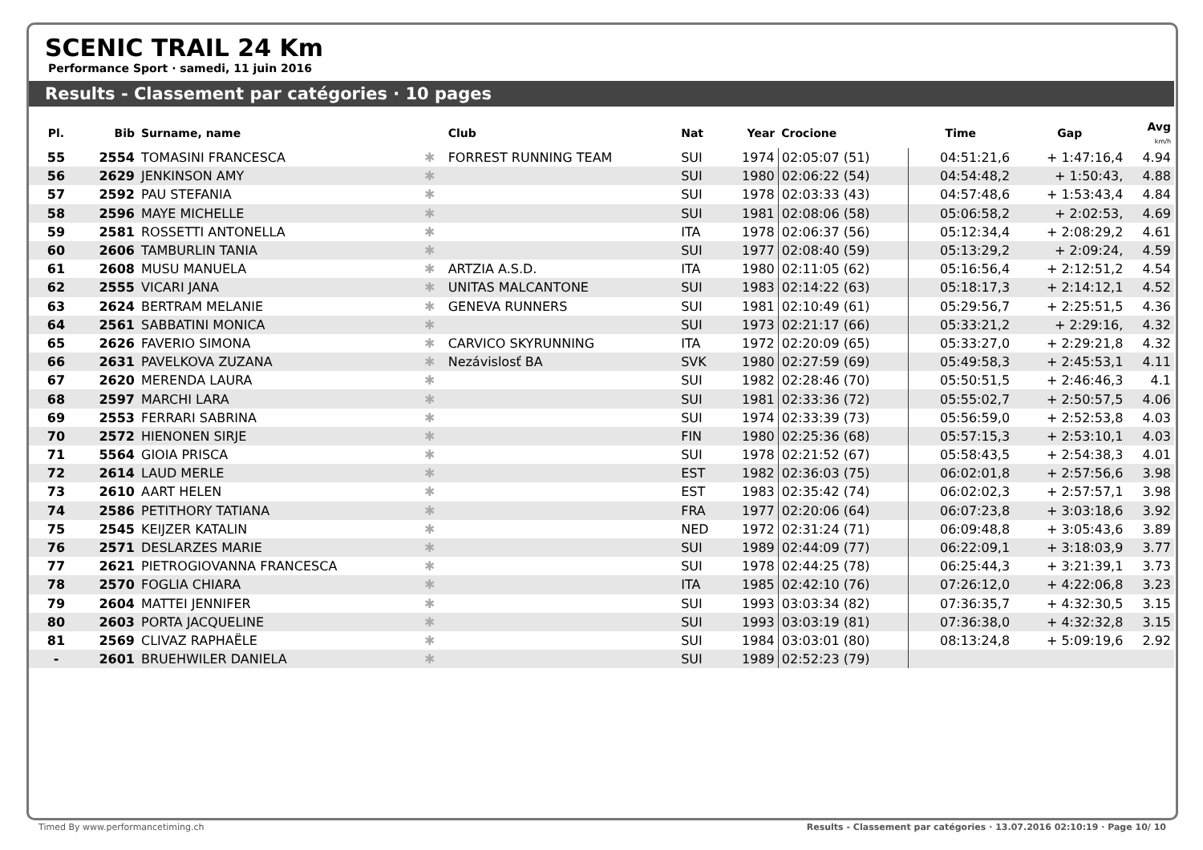SCENIC TRAIL 24 Km
Performance Sport · samedi, 11 juin 2016
Results - Classement par catégories · 10 pages
| Pl. | Bib | Surname, name | | Club | Nat | Year | Crocione | Time | Gap | Avg km/h |
| --- | --- | --- | --- | --- | --- | --- | --- | --- | --- | --- |
| 55 | 2554 | TOMASINI FRANCESCA | ✱ | FORREST RUNNING TEAM | SUI | 1974 | 02:05:07 (51) | 04:51:21,6 | + 1:47:16,4 | 4.94 |
| 56 | 2629 | JENKINSON AMY | ✱ | | SUI | 1980 | 02:06:22 (54) | 04:54:48,2 | + 1:50:43, | 4.88 |
| 57 | 2592 | PAU STEFANIA | ✱ | | SUI | 1978 | 02:03:33 (43) | 04:57:48,6 | + 1:53:43,4 | 4.84 |
| 58 | 2596 | MAYE MICHELLE | ✱ | | SUI | 1981 | 02:08:06 (58) | 05:06:58,2 | + 2:02:53, | 4.69 |
| 59 | 2581 | ROSSETTI ANTONELLA | ✱ | | ITA | 1978 | 02:06:37 (56) | 05:12:34,4 | + 2:08:29,2 | 4.61 |
| 60 | 2606 | TAMBURLIN TANIA | ✱ | | SUI | 1977 | 02:08:40 (59) | 05:13:29,2 | + 2:09:24, | 4.59 |
| 61 | 2608 | MUSU MANUELA | ✱ | ARTZIA A.S.D. | ITA | 1980 | 02:11:05 (62) | 05:16:56,4 | + 2:12:51,2 | 4.54 |
| 62 | 2555 | VICARI JANA | ✱ | UNITAS MALCANTONE | SUI | 1983 | 02:14:22 (63) | 05:18:17,3 | + 2:14:12,1 | 4.52 |
| 63 | 2624 | BERTRAM MELANIE | ✱ | GENEVA RUNNERS | SUI | 1981 | 02:10:49 (61) | 05:29:56,7 | + 2:25:51,5 | 4.36 |
| 64 | 2561 | SABBATINI MONICA | ✱ | | SUI | 1973 | 02:21:17 (66) | 05:33:21,2 | + 2:29:16, | 4.32 |
| 65 | 2626 | FAVERIO SIMONA | ✱ | CARVICO SKYRUNNING | ITA | 1972 | 02:20:09 (65) | 05:33:27,0 | + 2:29:21,8 | 4.32 |
| 66 | 2631 | PAVELKOVA ZUZANA | ✱ | Nezávislosť BA | SVK | 1980 | 02:27:59 (69) | 05:49:58,3 | + 2:45:53,1 | 4.11 |
| 67 | 2620 | MERENDA LAURA | ✱ | | SUI | 1982 | 02:28:46 (70) | 05:50:51,5 | + 2:46:46,3 | 4.1 |
| 68 | 2597 | MARCHI LARA | ✱ | | SUI | 1981 | 02:33:36 (72) | 05:55:02,7 | + 2:50:57,5 | 4.06 |
| 69 | 2553 | FERRARI SABRINA | ✱ | | SUI | 1974 | 02:33:39 (73) | 05:56:59,0 | + 2:52:53,8 | 4.03 |
| 70 | 2572 | HIENONEN SIRJE | ✱ | | FIN | 1980 | 02:25:36 (68) | 05:57:15,3 | + 2:53:10,1 | 4.03 |
| 71 | 5564 | GIOIA PRISCA | ✱ | | SUI | 1978 | 02:21:52 (67) | 05:58:43,5 | + 2:54:38,3 | 4.01 |
| 72 | 2614 | LAUD MERLE | ✱ | | EST | 1982 | 02:36:03 (75) | 06:02:01,8 | + 2:57:56,6 | 3.98 |
| 73 | 2610 | AART HELEN | ✱ | | EST | 1983 | 02:35:42 (74) | 06:02:02,3 | + 2:57:57,1 | 3.98 |
| 74 | 2586 | PETITHORY TATIANA | ✱ | | FRA | 1977 | 02:20:06 (64) | 06:07:23,8 | + 3:03:18,6 | 3.92 |
| 75 | 2545 | KEIJZER KATALIN | ✱ | | NED | 1972 | 02:31:24 (71) | 06:09:48,8 | + 3:05:43,6 | 3.89 |
| 76 | 2571 | DESLARZES MARIE | ✱ | | SUI | 1989 | 02:44:09 (77) | 06:22:09,1 | + 3:18:03,9 | 3.77 |
| 77 | 2621 | PIETROGIOVANNA FRANCESCA | ✱ | | SUI | 1978 | 02:44:25 (78) | 06:25:44,3 | + 3:21:39,1 | 3.73 |
| 78 | 2570 | FOGLIA CHIARA | ✱ | | ITA | 1985 | 02:42:10 (76) | 07:26:12,0 | + 4:22:06,8 | 3.23 |
| 79 | 2604 | MATTEI JENNIFER | ✱ | | SUI | 1993 | 03:03:34 (82) | 07:36:35,7 | + 4:32:30,5 | 3.15 |
| 80 | 2603 | PORTA JACQUELINE | ✱ | | SUI | 1993 | 03:03:19 (81) | 07:36:38,0 | + 4:32:32,8 | 3.15 |
| 81 | 2569 | CLIVAZ RAPHAËLE | ✱ | | SUI | 1984 | 03:03:01 (80) | 08:13:24,8 | + 5:09:19,6 | 2.92 |
| - | 2601 | BRUEHWILER DANIELA | ✱ | | SUI | 1989 | 02:52:23 (79) | | | |
Timed By www.performancetiming.ch Results - Classement par catégories · 13.07.2016 02:10:19 · Page 10/ 10